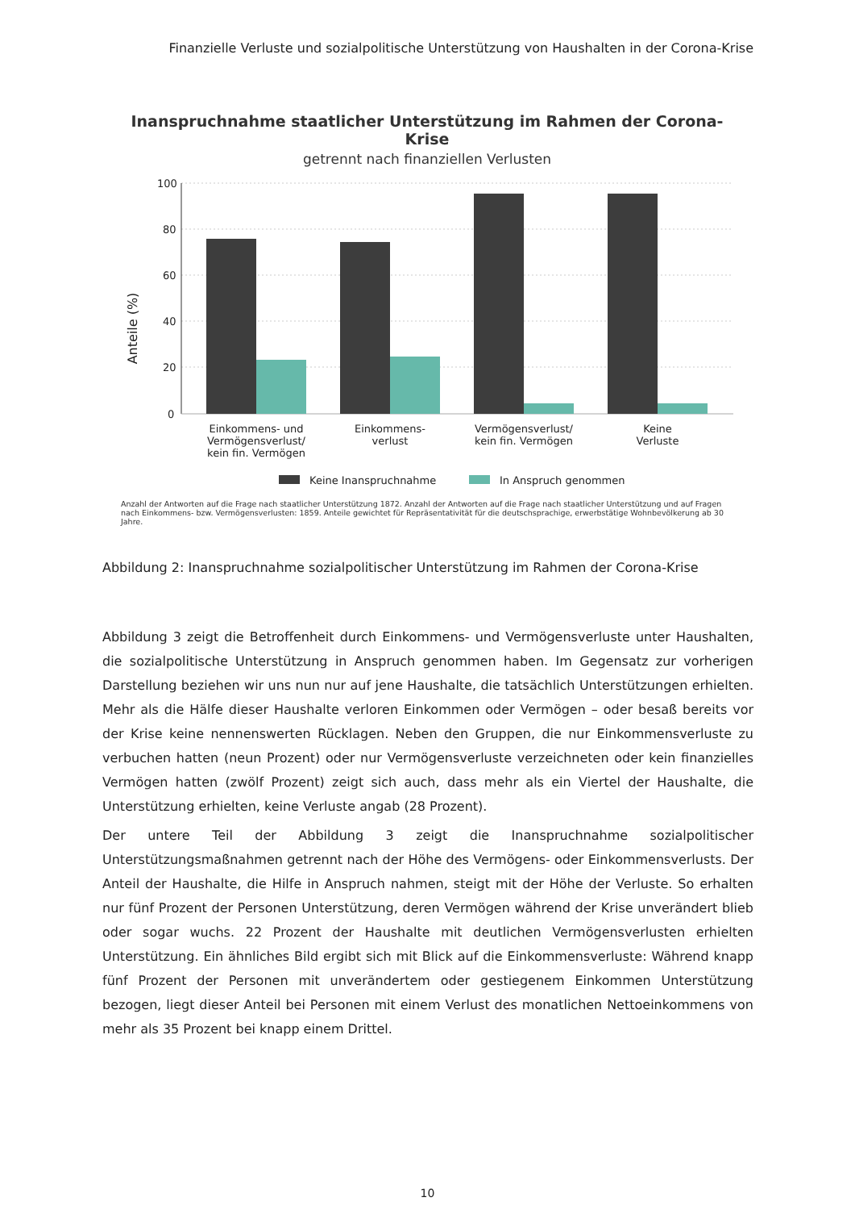Finanzielle Verluste und sozialpolitische Unterstützung von Haushalten in der Corona-Krise
Inanspruchnahme staatlicher Unterstützung im Rahmen der Corona-Krise
getrennt nach finanziellen Verlusten
100
80
60
40
20
0
Anteile (%)
Einkommens- und
Vermögensverlust/
kein fin. Vermögen
Einkommens-
verlust
Vermögensverlust/
kein fin. Vermögen
Keine
Verluste
Keine Inanspruchnahme
In Anspruch genommen
Anzahl der Antworten auf die Frage nach staatlicher Unterstützung 1872. Anzahl der Antworten auf die Frage nach staatlicher Unterstützung und auf Fragen nach Einkommens- bzw. Vermögensverlusten: 1859. Anteile gewichtet für Repräsentativität für die deutschsprachige, erwerbstätige Wohnbevölkerung ab 30 Jahre.
Abbildung 2: Inanspruchnahme sozialpolitischer Unterstützung im Rahmen der Corona-Krise
Abbildung 3 zeigt die Betroffenheit durch Einkommens- und Vermögensverluste unter Haushalten, die sozialpolitische Unterstützung in Anspruch genommen haben. Im Gegensatz zur vorherigen Darstellung beziehen wir uns nun nur auf jene Haushalte, die tatsächlich Unterstützungen erhielten. Mehr als die Hälfe dieser Haushalte verloren Einkommen oder Vermögen – oder besaß bereits vor der Krise keine nennenswerten Rücklagen. Neben den Gruppen, die nur Einkommensverluste zu verbuchen hatten (neun Prozent) oder nur Vermögensverluste verzeichneten oder kein finanzielles Vermögen hatten (zwölf Prozent) zeigt sich auch, dass mehr als ein Viertel der Haushalte, die Unterstützung erhielten, keine Verluste angab (28 Prozent).
Der untere Teil der Abbildung 3 zeigt die Inanspruchnahme sozialpolitischer Unterstützungsmaßnahmen getrennt nach der Höhe des Vermögens- oder Einkommensverlusts. Der Anteil der Haushalte, die Hilfe in Anspruch nahmen, steigt mit der Höhe der Verluste. So erhalten nur fünf Prozent der Personen Unterstützung, deren Vermögen während der Krise unverändert blieb oder sogar wuchs. 22 Prozent der Haushalte mit deutlichen Vermögensverlusten erhielten Unterstützung. Ein ähnliches Bild ergibt sich mit Blick auf die Einkommensverluste: Während knapp fünf Prozent der Personen mit unverändertem oder gestiegenem Einkommen Unterstützung bezogen, liegt dieser Anteil bei Personen mit einem Verlust des monatlichen Nettoeinkommens von mehr als 35 Prozent bei knapp einem Drittel.
10